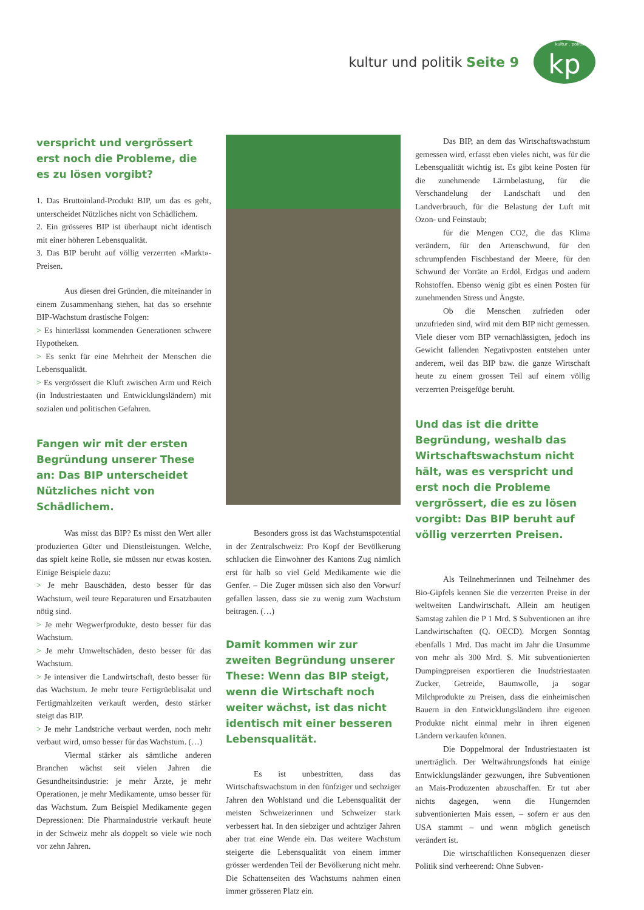kultur und politik Seite 9
kultur . politik kp
verspricht und vergrössert erst noch die Probleme, die es zu lösen vorgibt?
1. Das Bruttoinland-Produkt BIP, um das es geht, unterscheidet Nützliches nicht von Schädlichem.
2. Ein grösseres BIP ist überhaupt nicht identisch mit einer höheren Lebensqualität.
3. Das BIP beruht auf völlig verzerrten «Markt»-Preisen.
Aus diesen drei Gründen, die miteinander in einem Zusammenhang stehen, hat das so ersehnte BIP-Wachstum drastische Folgen:
> Es hinterlässt kommenden Generationen schwere Hypotheken.
> Es senkt für eine Mehrheit der Menschen die Lebensqualität.
> Es vergrössert die Kluft zwischen Arm und Reich (in Industriestaaten und Entwicklungsländern) mit sozialen und politischen Gefahren.
Fangen wir mit der ersten Begründung unserer These an: Das BIP unterscheidet Nützliches nicht von Schädlichem.
Was misst das BIP? Es misst den Wert aller produzierten Güter und Dienstleistungen. Welche, das spielt keine Rolle, sie müssen nur etwas kosten. Einige Beispiele dazu:
> Je mehr Bauschäden, desto besser für das Wachstum, weil teure Reparaturen und Ersatzbauten nötig sind.
> Je mehr Wegwerfprodukte, desto besser für das Wachstum.
> Je mehr Umweltschäden, desto besser für das Wachstum.
> Je intensiver die Landwirtschaft, desto besser für das Wachstum. Je mehr teure Fertigrüeblisalat und Fertigmahlzeiten verkauft werden, desto stärker steigt das BIP.
> Je mehr Landstriche verbaut werden, noch mehr verbaut wird, umso besser für das Wachstum. (…)
Viermal stärker als sämtliche anderen Branchen wächst seit vielen Jahren die Gesundheitsindustrie: je mehr Ärzte, je mehr Operationen, je mehr Medikamente, umso besser für das Wachstum. Zum Beispiel Medikamente gegen Depressionen: Die Pharmaindustrie verkauft heute in der Schweiz mehr als doppelt so viele wie noch vor zehn Jahren.
Besonders gross ist das Wachstumspotential in der Zentralschweiz: Pro Kopf der Bevölkerung schlucken die Einwohner des Kantons Zug nämlich erst für halb so viel Geld Medikamente wie die Genfer. – Die Zuger müssen sich also den Vorwurf gefallen lassen, dass sie zu wenig zum Wachstum beitragen. (…)
Damit kommen wir zur zweiten Begründung unserer These: Wenn das BIP steigt, wenn die Wirtschaft noch weiter wächst, ist das nicht identisch mit einer besseren Lebensqualität.
Es ist unbestritten, dass das Wirtschaftswachstum in den fünfziger und sechziger Jahren den Wohlstand und die Lebensqualität der meisten Schweizerinnen und Schweizer stark verbessert hat. In den siebziger und achtziger Jahren aber trat eine Wende ein. Das weitere Wachstum steigerte die Lebensqualität von einem immer grösser werdenden Teil der Bevölkerung nicht mehr. Die Schattenseiten des Wachstums nahmen einen immer grösseren Platz ein.
Das BIP, an dem das Wirtschaftswachstum gemessen wird, erfasst eben vieles nicht, was für die Lebensqualität wichtig ist. Es gibt keine Posten für die zunehmende Lärmbelastung, für die Verschandelung der Landschaft und den Landverbrauch, für die Belastung der Luft mit Ozon- und Feinstaub;
für die Mengen CO2, die das Klima verändern, für den Artenschwund, für den schrumpfenden Fischbestand der Meere, für den Schwund der Vorräte an Erdöl, Erdgas und andern Rohstoffen. Ebenso wenig gibt es einen Posten für zunehmenden Stress und Ängste.
Ob die Menschen zufrieden oder unzufrieden sind, wird mit dem BIP nicht gemessen. Viele dieser vom BIP vernachlässigten, jedoch ins Gewicht fallenden Negativposten entstehen unter anderem, weil das BIP bzw. die ganze Wirtschaft heute zu einem grossen Teil auf einem völlig verzerrten Preisgefüge beruht.
Und das ist die dritte Begründung, weshalb das Wirtschaftswachstum nicht hält, was es verspricht und erst noch die Probleme vergrössert, die es zu lösen vorgibt: Das BIP beruht auf völlig verzerrten Preisen.
Als Teilnehmerinnen und Teilnehmer des Bio-Gipfels kennen Sie die verzerrten Preise in der weltweiten Landwirtschaft. Allein am heutigen Samstag zahlen die P 1 Mrd. $ Subventionen an ihre Landwirtschaften (Q. OECD). Morgen Sonntag ebenfalls 1 Mrd. Das macht im Jahr die Unsumme von mehr als 300 Mrd. $. Mit subventionierten Dumpingpreisen exportieren die Inudstriestaaten Zucker, Getreide, Baumwolle, ja sogar Milchprodukte zu Preisen, dass die einheimischen Bauern in den Entwicklungsländern ihre eigenen Produkte nicht einmal mehr in ihren eigenen Ländern verkaufen können.
Die Doppelmoral der Industriestaaten ist unerträglich. Der Weltwährungsfonds hat einige Entwicklungsländer gezwungen, ihre Subventionen an Mais-Produzenten abzuschaffen. Er tut aber nichts dagegen, wenn die Hungernden subventionierten Mais essen, – sofern er aus den USA stammt – und wenn möglich genetisch verändert ist.
Die wirtschaftlichen Konsequenzen dieser Politik sind verheerend: Ohne Subven-